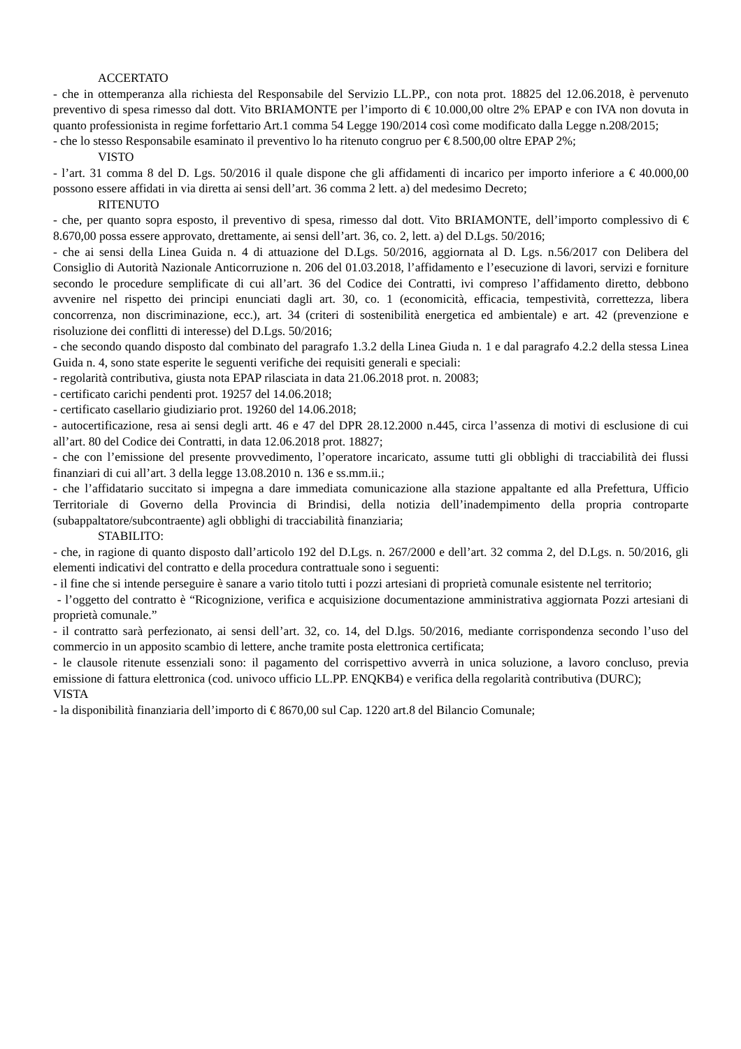ACCERTATO
- che in ottemperanza alla richiesta del Responsabile del Servizio LL.PP., con nota prot. 18825 del 12.06.2018, è pervenuto preventivo di spesa rimesso dal dott. Vito BRIAMONTE per l’importo di € 10.000,00 oltre 2% EPAP e con IVA non dovuta in quanto professionista in regime forfettario Art.1 comma 54 Legge 190/2014 così come modificato dalla Legge n.208/2015;
- che lo stesso Responsabile esaminato il preventivo lo ha ritenuto congruo per € 8.500,00 oltre EPAP 2%;
VISTO
- l’art. 31 comma 8 del D. Lgs. 50/2016 il quale dispone che gli affidamenti di incarico per importo inferiore a € 40.000,00 possono essere affidati in via diretta ai sensi dell’art. 36 comma 2 lett. a) del medesimo Decreto;
RITENUTO
- che, per quanto sopra esposto, il preventivo di spesa, rimesso dal dott. Vito BRIAMONTE, dell’importo complessivo di € 8.670,00 possa essere approvato, drettamente, ai sensi dell’art. 36, co. 2, lett. a) del D.Lgs. 50/2016;
- che ai sensi della Linea Guida n. 4 di attuazione del D.Lgs. 50/2016, aggiornata al D. Lgs. n.56/2017 con Delibera del Consiglio di Autorità Nazionale Anticorruzione n. 206 del 01.03.2018, l’affidamento e l’esecuzione di lavori, servizi e forniture secondo le procedure semplificate di cui all’art. 36 del Codice dei Contratti, ivi compreso l’affidamento diretto, debbono avvenire nel rispetto dei principi enunciati dagli art. 30, co. 1 (economicità, efficacia, tempestività, correttezza, libera concorrenza, non discriminazione, ecc.), art. 34 (criteri di sostenibilità energetica ed ambientale) e art. 42 (prevenzione e risoluzione dei conflitti di interesse) del D.Lgs. 50/2016;
- che secondo quando disposto dal combinato del paragrafo 1.3.2 della Linea Giuda n. 1 e dal paragrafo 4.2.2 della stessa Linea Guida n. 4, sono state esperite le seguenti verifiche dei requisiti generali e speciali:
- regolarità contributiva, giusta nota EPAP rilasciata in data 21.06.2018 prot. n. 20083;
- certificato carichi pendenti prot. 19257 del 14.06.2018;
- certificato casellario giudiziario prot. 19260 del 14.06.2018;
- autocertificazione, resa ai sensi degli artt. 46 e 47 del DPR 28.12.2000 n.445, circa l’assenza di motivi di esclusione di cui all’art. 80 del Codice dei Contratti, in data 12.06.2018 prot. 18827;
- che con l’emissione del presente provvedimento, l’operatore incaricato, assume tutti gli obblighi di tracciabilità dei flussi finanziari di cui all’art. 3 della legge 13.08.2010 n. 136 e ss.mm.ii.;
- che l’affidatario succitato si impegna a dare immediata comunicazione alla stazione appaltante ed alla Prefettura, Ufficio Territoriale di Governo della Provincia di Brindisi, della notizia dell’inadempimento della propria controparte (subappaltatore/subcontraente) agli obblighi di tracciabilità finanziaria;
STABILITO:
- che, in ragione di quanto disposto dall’articolo 192 del D.Lgs. n. 267/2000 e dell’art. 32 comma 2, del D.Lgs. n. 50/2016, gli elementi indicativi del contratto e della procedura contrattuale sono i seguenti:
- il fine che si intende perseguire è sanare a vario titolo tutti i pozzi artesiani di proprietà comunale esistente nel territorio;
- l’oggetto del contratto è “Ricognizione, verifica e acquisizione documentazione amministrativa aggiornata Pozzi artesiani di proprietà comunale.”
- il contratto sarà perfezionato, ai sensi dell’art. 32, co. 14, del D.lgs. 50/2016, mediante corrispondenza secondo l’uso del commercio in un apposito scambio di lettere, anche tramite posta elettronica certificata;
- le clausole ritenute essenziali sono: il pagamento del corrispettivo avverrà in unica soluzione, a lavoro concluso, previa emissione di fattura elettronica (cod. univoco ufficio LL.PP. ENQKB4) e verifica della regolarità contributiva (DURC);
VISTA
- la disponibilità finanziaria dell’importo di € 8670,00 sul Cap. 1220 art.8 del Bilancio Comunale;